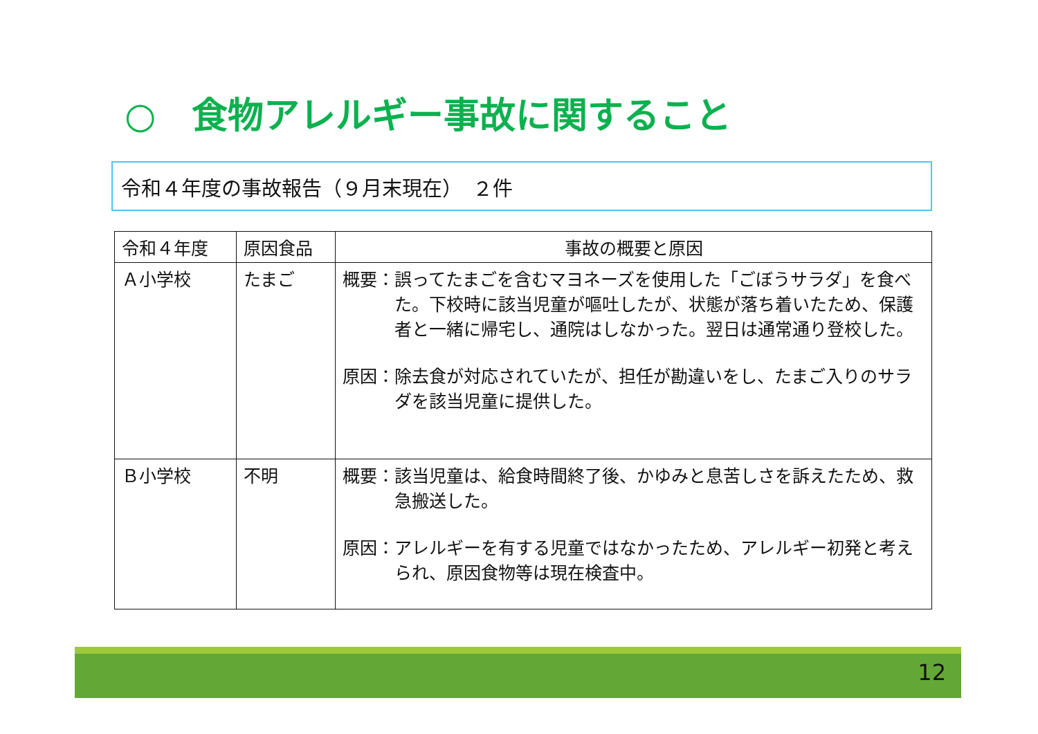○　食物アレルギー事故に関すること
令和４年度の事故報告（９月末現在）　２件
| 令和４年度 | 原因食品 | 事故の概要と原因 |
| --- | --- | --- |
| Ａ小学校 | たまご | 概要： 誤ってたまごを含むマヨネーズを使用した「ごぼうサラダ」を食べた。下校時に該当児童が嘔吐したが、状態が落ち着いたため、保護者と一緒に帰宅し、通院はしなかった。翌日は通常通り登校した。 原因： 除去食が対応されていたが、担任が勘違いをし、たまご入りのサラダを該当児童に提供した。 |
| Ｂ小学校 | 不明 | 概要： 該当児童は、給食時間終了後、かゆみと息苦しさを訴えたため、救急搬送した。 原因： アレルギーを有する児童ではなかったため、アレルギー初発と考えられ、原因食物等は現在検査中。 |
12